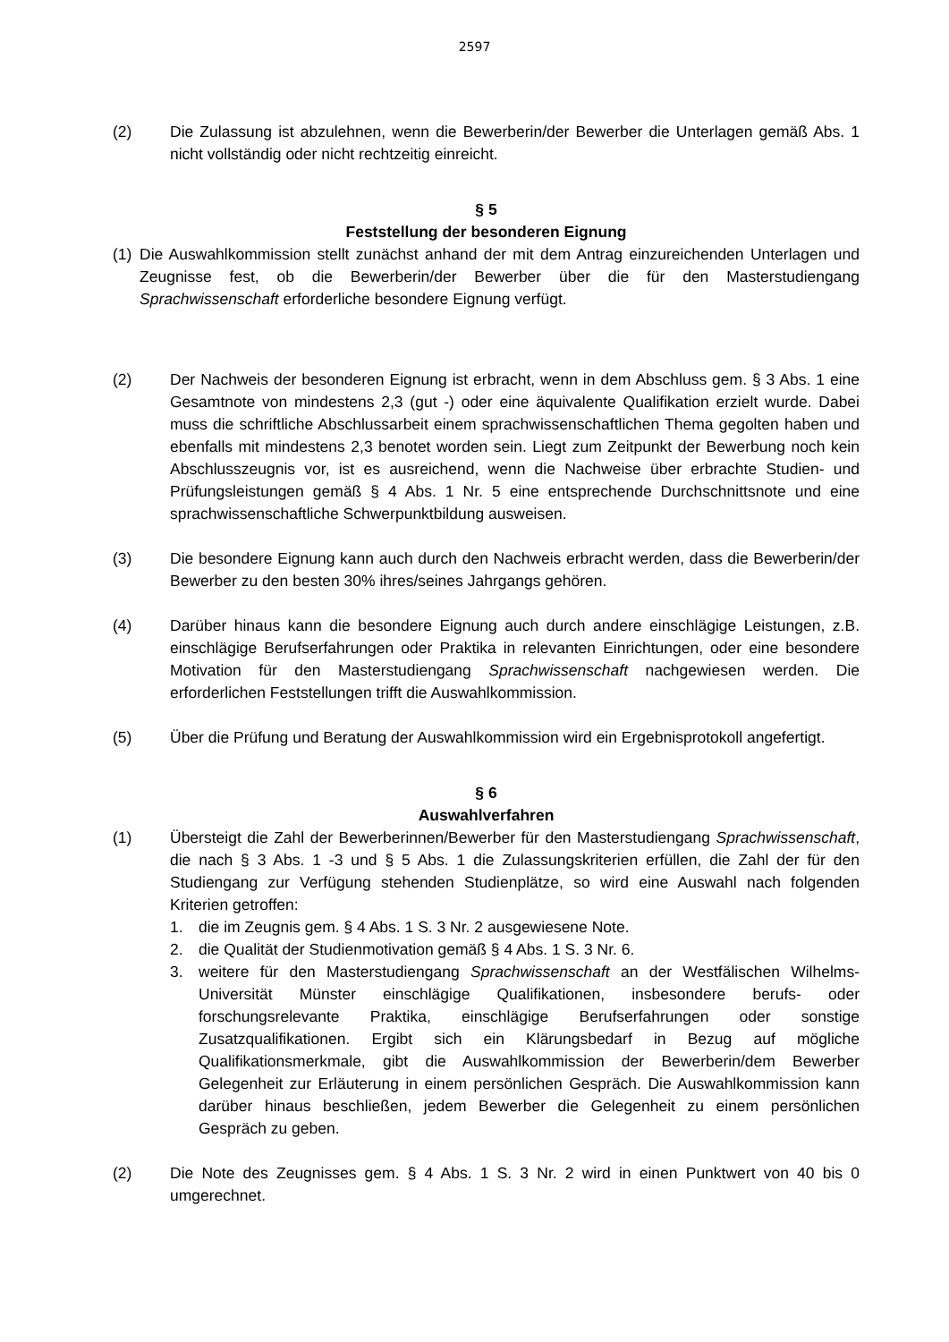2597
(2) Die Zulassung ist abzulehnen, wenn die Bewerberin/der Bewerber die Unterlagen gemäß Abs. 1 nicht vollständig oder nicht rechtzeitig einreicht.
§ 5
Feststellung der besonderen Eignung
(1)
Die Auswahlkommission stellt zunächst anhand der mit dem Antrag einzureichenden Unterlagen und Zeugnisse fest, ob die Bewerberin/der Bewerber über die für den Masterstudiengang Sprachwissenschaft erforderliche besondere Eignung verfügt.
(2) Der Nachweis der besonderen Eignung ist erbracht, wenn in dem Abschluss gem. § 3 Abs. 1 eine Gesamtnote von mindestens 2,3 (gut -) oder eine äquivalente Qualifikation erzielt wurde. Dabei muss die schriftliche Abschlussarbeit einem sprachwissenschaftlichen Thema gegolten haben und ebenfalls mit mindestens 2,3 benotet worden sein. Liegt zum Zeitpunkt der Bewerbung noch kein Abschlusszeugnis vor, ist es ausreichend, wenn die Nachweise über erbrachte Studien- und Prüfungsleistungen gemäß § 4 Abs. 1 Nr. 5 eine entsprechende Durchschnittsnote und eine sprachwissenschaftliche Schwerpunktbildung ausweisen.
(3) Die besondere Eignung kann auch durch den Nachweis erbracht werden, dass die Bewerberin/der Bewerber zu den besten 30% ihres/seines Jahrgangs gehören.
(4) Darüber hinaus kann die besondere Eignung auch durch andere einschlägige Leistungen, z.B. einschlägige Berufserfahrungen oder Praktika in relevanten Einrichtungen, oder eine besondere Motivation für den Masterstudiengang Sprachwissenschaft nachgewiesen werden. Die erforderlichen Feststellungen trifft die Auswahlkommission.
(5) Über die Prüfung und Beratung der Auswahlkommission wird ein Ergebnisprotokoll angefertigt.
§ 6
Auswahlverfahren
(1) Übersteigt die Zahl der Bewerberinnen/Bewerber für den Masterstudiengang Sprachwissenschaft, die nach § 3 Abs. 1 -3 und § 5 Abs. 1 die Zulassungskriterien erfüllen, die Zahl der für den Studiengang zur Verfügung stehenden Studienplätze, so wird eine Auswahl nach folgenden Kriterien getroffen:
1. die im Zeugnis gem. § 4 Abs. 1 S. 3 Nr. 2 ausgewiesene Note.
2. die Qualität der Studienmotivation gemäß § 4 Abs. 1 S. 3 Nr. 6.
3. weitere für den Masterstudiengang Sprachwissenschaft an der Westfälischen Wilhelms-Universität Münster einschlägige Qualifikationen, insbesondere berufs- oder forschungsrelevante Praktika, einschlägige Berufserfahrungen oder sonstige Zusatzqualifikationen. Ergibt sich ein Klärungsbedarf in Bezug auf mögliche Qualifikationsmerkmale, gibt die Auswahlkommission der Bewerberin/dem Bewerber Gelegenheit zur Erläuterung in einem persönlichen Gespräch. Die Auswahlkommission kann darüber hinaus beschließen, jedem Bewerber die Gelegenheit zu einem persönlichen Gespräch zu geben.
(2) Die Note des Zeugnisses gem. § 4 Abs. 1 S. 3 Nr. 2 wird in einen Punktwert von 40 bis 0 umgerechnet.